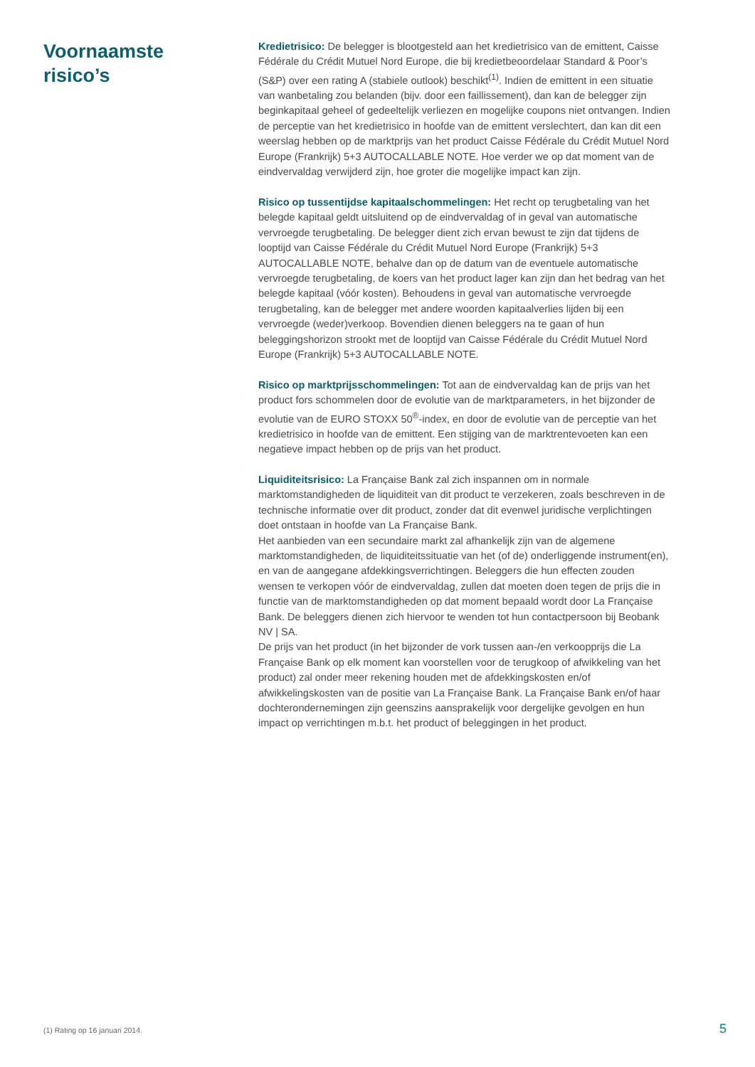Voornaamste
risico’s
Kredietrisico: De belegger is blootgesteld aan het kredietrisico van de emittent, Caisse Fédérale du Crédit Mutuel Nord Europe, die bij kredietbeoordelaar Standard & Poor’s (S&P) over een rating A (stabiele outlook) beschikt<sup>(1)</sup>. Indien de emittent in een situatie van wanbetaling zou belanden (bijv. door een faillissement), dan kan de belegger zijn beginkapitaal geheel of gedeeltelijk verliezen en mogelijke coupons niet ontvangen. Indien de perceptie van het kredietrisico in hoofde van de emittent verslechtert, dan kan dit een weerslag hebben op de marktprijs van het product Caisse Fédérale du Crédit Mutuel Nord Europe (Frankrijk) 5+3 AUTOCALLABLE NOTE. Hoe verder we op dat moment van de eindvervaldag verwijderd zijn, hoe groter die mogelijke impact kan zijn.
Risico op tussentijdse kapitaalschommelingen: Het recht op terugbetaling van het belegde kapitaal geldt uitsluitend op de eindvervaldag of in geval van automatische vervroegde terugbetaling. De belegger dient zich ervan bewust te zijn dat tijdens de looptijd van Caisse Fédérale du Crédit Mutuel Nord Europe (Frankrijk) 5+3 AUTOCALLABLE NOTE, behalve dan op de datum van de eventuele automatische vervroegde terugbetaling, de koers van het product lager kan zijn dan het bedrag van het belegde kapitaal (vóór kosten). Behoudens in geval van automatische vervroegde terugbetaling, kan de belegger met andere woorden kapitaalverlies lijden bij een vervroegde (weder)verkoop. Bovendien dienen beleggers na te gaan of hun beleggingshorizon strookt met de looptijd van Caisse Fédérale du Crédit Mutuel Nord Europe (Frankrijk) 5+3 AUTOCALLABLE NOTE.
Risico op marktprijsschommelingen: Tot aan de eindvervaldag kan de prijs van het product fors schommelen door de evolutie van de marktparameters, in het bijzonder de evolutie van de EURO STOXX 50<sup>®</sup>-index, en door de evolutie van de perceptie van het kredietrisico in hoofde van de emittent. Een stijging van de marktrentevoeten kan een negatieve impact hebben op de prijs van het product.
Liquiditeitsrisico: La Française Bank zal zich inspannen om in normale marktomstandigheden de liquiditeit van dit product te verzekeren, zoals beschreven in de technische informatie over dit product, zonder dat dit evenwel juridische verplichtingen doet ontstaan in hoofde van La Française Bank.
Het aanbieden van een secundaire markt zal afhankelijk zijn van de algemene marktomstandigheden, de liquiditeitssituatie van het (of de) onderliggende instrument(en), en van de aangegane afdekkingsverrichtingen. Beleggers die hun effecten zouden wensen te verkopen vóór de eindvervaldag, zullen dat moeten doen tegen de prijs die in functie van de marktomstandigheden op dat moment bepaald wordt door La Française Bank. De beleggers dienen zich hiervoor te wenden tot hun contactpersoon bij Beobank NV | SA.
De prijs van het product (in het bijzonder de vork tussen aan-/en verkoopprijs die La Française Bank op elk moment kan voorstellen voor de terugkoop of afwikkeling van het product) zal onder meer rekening houden met de afdekkingskosten en/of afwikkelingskosten van de positie van La Française Bank. La Française Bank en/of haar dochterondernemingen zijn geenszins aansprakelijk voor dergelijke gevolgen en hun impact op verrichtingen m.b.t. het product of beleggingen in het product.
(1) Rating op 16 januari 2014. 5